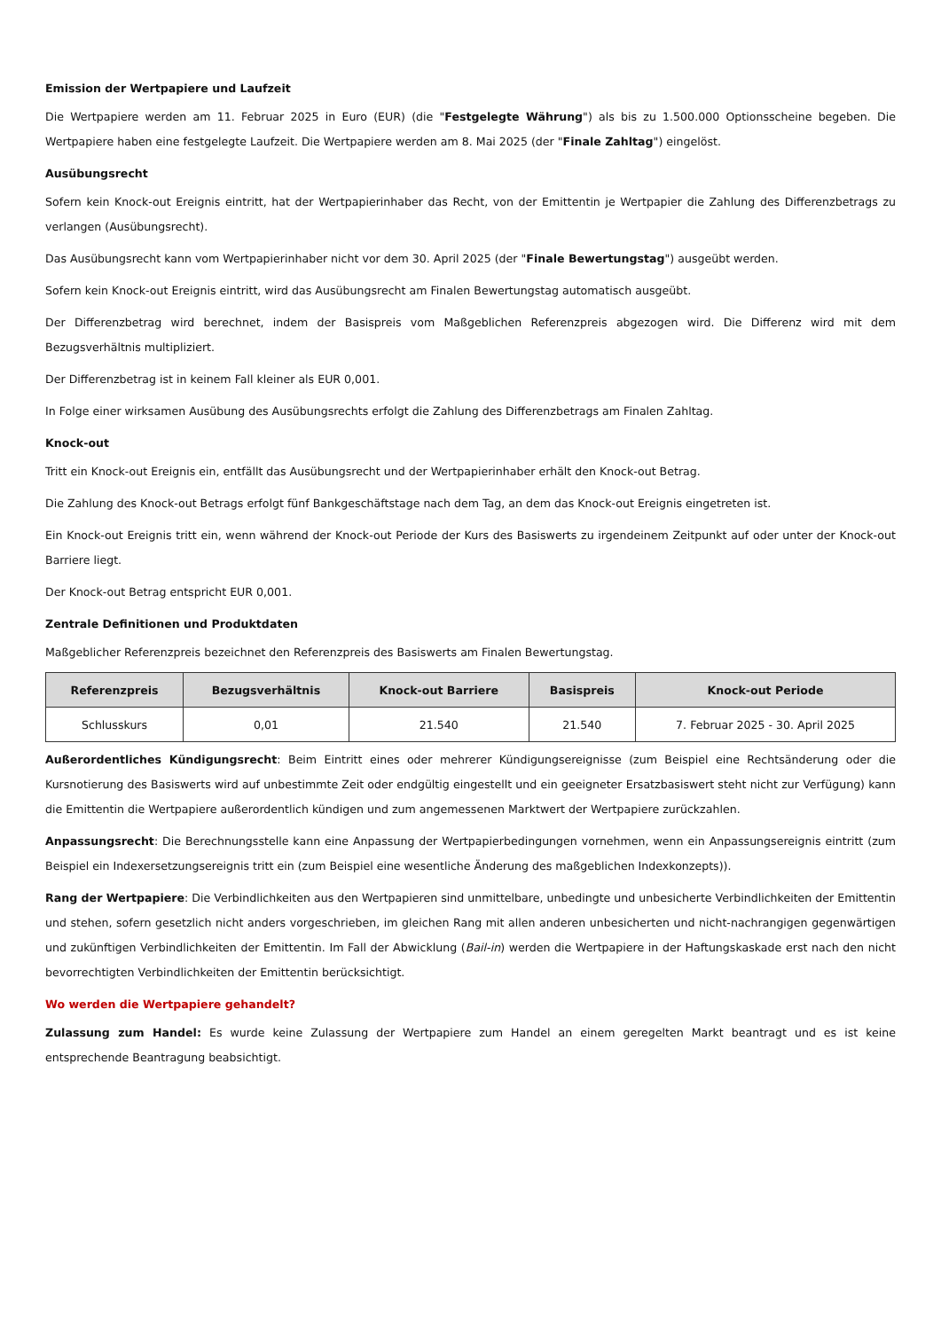Emission der Wertpapiere und Laufzeit
Die Wertpapiere werden am 11. Februar 2025 in Euro (EUR) (die "Festgelegte Währung") als bis zu 1.500.000 Optionsscheine begeben. Die Wertpapiere haben eine festgelegte Laufzeit. Die Wertpapiere werden am 8. Mai 2025 (der "Finale Zahltag") eingelöst.
Ausübungsrecht
Sofern kein Knock-out Ereignis eintritt, hat der Wertpapierinhaber das Recht, von der Emittentin je Wertpapier die Zahlung des Differenzbetrags zu verlangen (Ausübungsrecht).
Das Ausübungsrecht kann vom Wertpapierinhaber nicht vor dem 30. April 2025 (der "Finale Bewertungstag") ausgeübt werden.
Sofern kein Knock-out Ereignis eintritt, wird das Ausübungsrecht am Finalen Bewertungstag automatisch ausgeübt.
Der Differenzbetrag wird berechnet, indem der Basispreis vom Maßgeblichen Referenzpreis abgezogen wird. Die Differenz wird mit dem Bezugsverhältnis multipliziert.
Der Differenzbetrag ist in keinem Fall kleiner als EUR 0,001.
In Folge einer wirksamen Ausübung des Ausübungsrechts erfolgt die Zahlung des Differenzbetrags am Finalen Zahltag.
Knock-out
Tritt ein Knock-out Ereignis ein, entfällt das Ausübungsrecht und der Wertpapierinhaber erhält den Knock-out Betrag.
Die Zahlung des Knock-out Betrags erfolgt fünf Bankgeschäftstage nach dem Tag, an dem das Knock-out Ereignis eingetreten ist.
Ein Knock-out Ereignis tritt ein, wenn während der Knock-out Periode der Kurs des Basiswerts zu irgendeinem Zeitpunkt auf oder unter der Knock-out Barriere liegt.
Der Knock-out Betrag entspricht EUR 0,001.
Zentrale Definitionen und Produktdaten
Maßgeblicher Referenzpreis bezeichnet den Referenzpreis des Basiswerts am Finalen Bewertungstag.
| Referenzpreis | Bezugsverhältnis | Knock-out Barriere | Basispreis | Knock-out Periode |
| --- | --- | --- | --- | --- |
| Schlusskurs | 0,01 | 21.540 | 21.540 | 7. Februar 2025 - 30. April 2025 |
Außerordentliches Kündigungsrecht: Beim Eintritt eines oder mehrerer Kündigungsereignisse (zum Beispiel eine Rechtsänderung oder die Kursnotierung des Basiswerts wird auf unbestimmte Zeit oder endgültig eingestellt und ein geeigneter Ersatzbasiswert steht nicht zur Verfügung) kann die Emittentin die Wertpapiere außerordentlich kündigen und zum angemessenen Marktwert der Wertpapiere zurückzahlen.
Anpassungsrecht: Die Berechnungsstelle kann eine Anpassung der Wertpapierbedingungen vornehmen, wenn ein Anpassungsereignis eintritt (zum Beispiel ein Indexersetzungsereignis tritt ein (zum Beispiel eine wesentliche Änderung des maßgeblichen Indexkonzepts)).
Rang der Wertpapiere: Die Verbindlichkeiten aus den Wertpapieren sind unmittelbare, unbedingte und unbesicherte Verbindlichkeiten der Emittentin und stehen, sofern gesetzlich nicht anders vorgeschrieben, im gleichen Rang mit allen anderen unbesicherten und nicht-nachrangigen gegenwärtigen und zukünftigen Verbindlichkeiten der Emittentin. Im Fall der Abwicklung (Bail-in) werden die Wertpapiere in der Haftungskaskade erst nach den nicht bevorrechtigten Verbindlichkeiten der Emittentin berücksichtigt.
Wo werden die Wertpapiere gehandelt?
Zulassung zum Handel: Es wurde keine Zulassung der Wertpapiere zum Handel an einem geregelten Markt beantragt und es ist keine entsprechende Beantragung beabsichtigt.